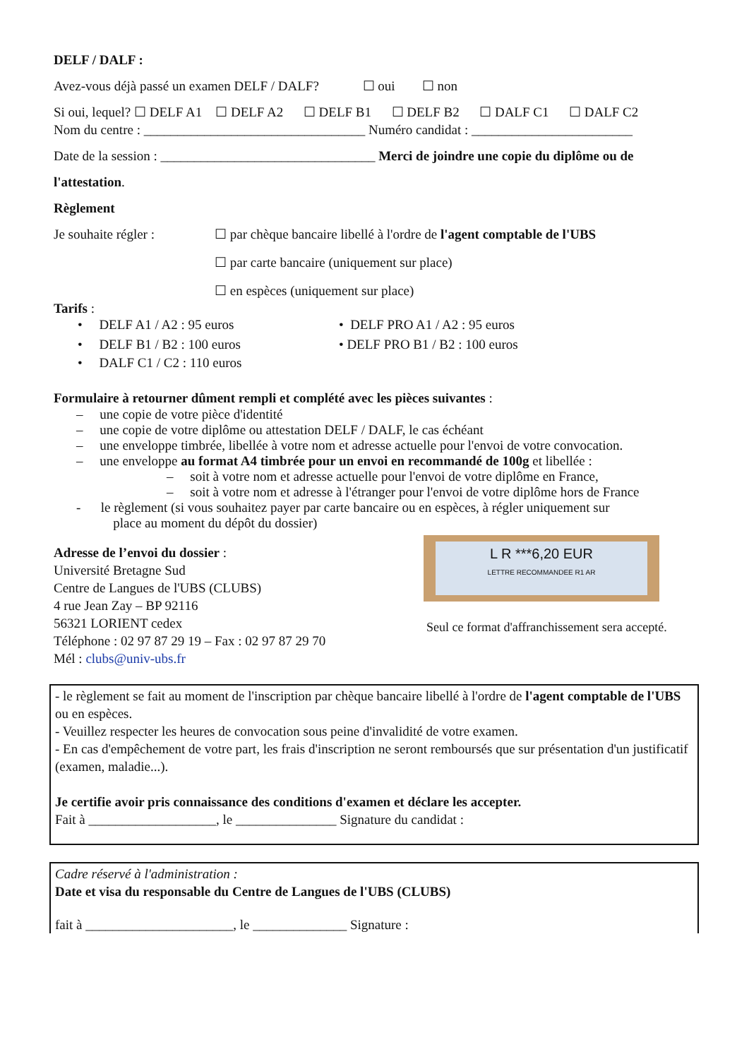DELF / DALF :
Avez-vous déjà passé un examen DELF / DALF? ☐ oui ☐ non
Si oui, lequel? ☐ DELF A1 ☐ DELF A2 ☐ DELF B1 ☐ DELF B2 ☐ DALF C1 ☐ DALF C2
Nom du centre : _________________________________ Numéro candidat : ________________________
Date de la session : ________________________________ Merci de joindre une copie du diplôme ou de
l'attestation.
Règlement
Je souhaite régler : ☐ par chèque bancaire libellé à l'ordre de l'agent comptable de l'UBS
☐ par carte bancaire (uniquement sur place)
☐ en espèces (uniquement sur place)
Tarifs :
• DELF A1 / A2 : 95 euros
• DELF B1 / B2 : 100 euros
• DALF C1 / C2 : 110 euros
• DELF PRO A1 / A2 : 95 euros
• DELF PRO B1 / B2 : 100 euros
Formulaire à retourner dûment rempli et complété avec les pièces suivantes :
– une copie de votre pièce d'identité
– une copie de votre diplôme ou attestation DELF / DALF, le cas échéant
– une enveloppe timbrée, libellée à votre nom et adresse actuelle pour l'envoi de votre convocation.
– une enveloppe au format A4 timbrée pour un envoi en recommandé de 100g et libellée :
– soit à votre nom et adresse actuelle pour l'envoi de votre diplôme en France,
– soit à votre nom et adresse à l'étranger pour l'envoi de votre diplôme hors de France
- le règlement (si vous souhaitez payer par carte bancaire ou en espèces, à régler uniquement sur
place au moment du dépôt du dossier)
Adresse de l’envoi du dossier :
Université Bretagne Sud
Centre de Langues de l'UBS (CLUBS)
4 rue Jean Zay – BP 92116
56321 LORIENT cedex
Téléphone : 02 97 87 29 19 – Fax : 02 97 87 29 70
Mél : clubs@univ-ubs.fr
L R ***6,20 EUR
LETTRE RECOMMANDEE R1 AR
Seul ce format d'affranchissement sera accepté.
- le règlement se fait au moment de l'inscription par chèque bancaire libellé à l'ordre de l'agent comptable de l'UBS ou en espèces.
- Veuillez respecter les heures de convocation sous peine d'invalidité de votre examen.
- En cas d'empêchement de votre part, les frais d'inscription ne seront remboursés que sur présentation d'un justificatif (examen, maladie...).
Je certifie avoir pris connaissance des conditions d'examen et déclare les accepter.
Fait à ___________________, le _______________ Signature du candidat :
Cadre réservé à l'administration :
Date et visa du responsable du Centre de Langues de l'UBS (CLUBS)
fait à ______________________, le ______________ Signature :